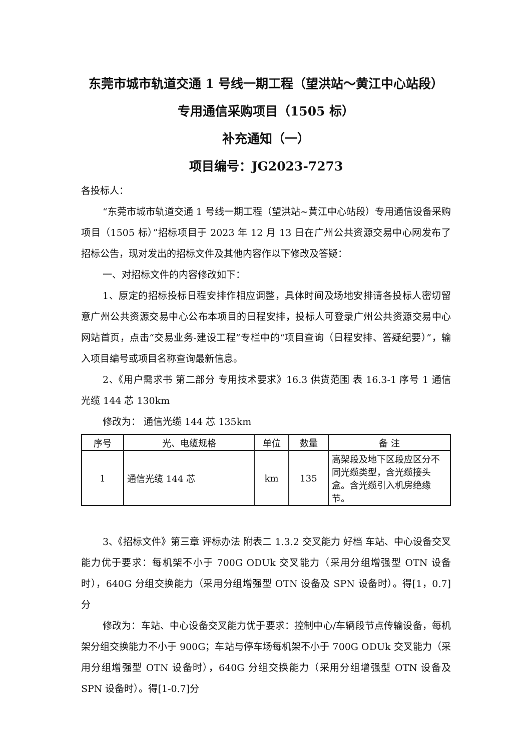东莞市城市轨道交通 1 号线一期工程（望洪站～黄江中心站段）
专用通信采购项目（1505 标）
补充通知（一）
项目编号：JG2023-7273
各投标人：
“东莞市城市轨道交通 1 号线一期工程（望洪站~黄江中心站段）专用通信设备采购项目（1505 标）”招标项目于 2023 年 12 月 13 日在广州公共资源交易中心网发布了招标公告，现对发出的招标文件及其他内容作以下修改及答疑：
一、对招标文件的内容修改如下：
1、原定的招标投标日程安排作相应调整，具体时间及场地安排请各投标人密切留意广州公共资源交易中心公布本项目的日程安排，投标人可登录广州公共资源交易中心网站首页，点击“交易业务-建设工程”专栏中的“项目查询（日程安排、答疑纪要）”，输入项目编号或项目名称查询最新信息。
2、《用户需求书 第二部分 专用技术要求》16.3 供货范围 表 16.3-1 序号 1 通信光缆 144 芯 130km
修改为： 通信光缆 144 芯 135km
| 序号 | 光、电缆规格 | 单位 | 数量 | 备 注 |
| --- | --- | --- | --- | --- |
| 1 | 通信光缆 144 芯 | km | 135 | 高架段及地下区段应区分不同光缆类型，含光缆接头盒。含光缆引入机房绝缘节。 |
3、《招标文件》第三章 评标办法 附表二 1.3.2 交叉能力 好档 车站、中心设备交叉能力优于要求：每机架不小于 700G ODUk 交叉能力（采用分组增强型 OTN 设备时），640G 分组交换能力（采用分组增强型 OTN 设备及 SPN 设备时）。得[1，0.7]分
修改为：车站、中心设备交叉能力优于要求：控制中心/车辆段节点传输设备，每机架分组交换能力不小于 900G；车站与停车场每机架不小于 700G ODUk 交叉能力（采用分组增强型 OTN 设备时），640G 分组交换能力（采用分组增强型 OTN 设备及 SPN 设备时）。得[1-0.7]分